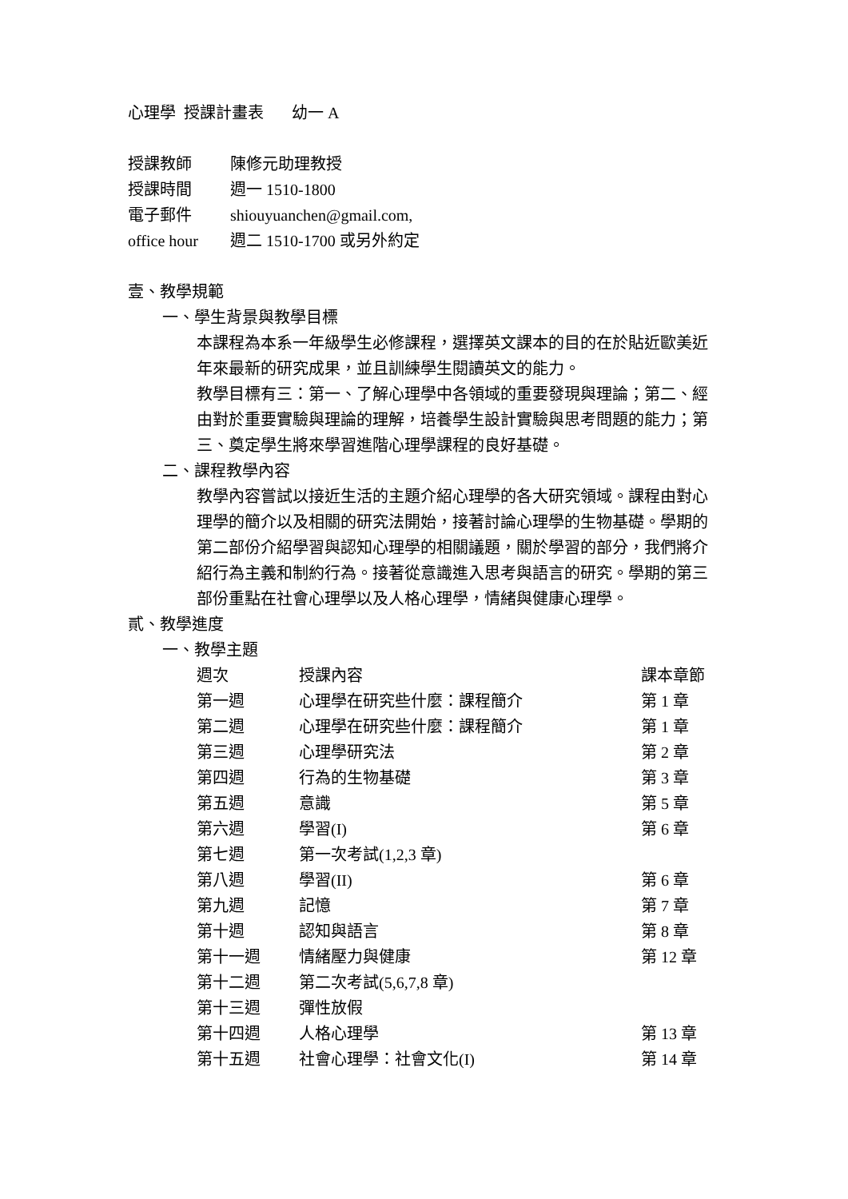心理學 授課計畫表 幼一 A
| 授課教師 | 陳修元助理教授 |
| 授課時間 | 週一 1510-1800 |
| 電子郵件 | shiouyuanchen@gmail.com, |
| office hour | 週二 1510-1700 或另外約定 |
壹、教學規範
一、學生背景與教學目標
本課程為本系一年級學生必修課程，選擇英文課本的目的在於貼近歐美近年來最新的研究成果，並且訓練學生閱讀英文的能力。
教學目標有三：第一、了解心理學中各領域的重要發現與理論；第二、經由對於重要實驗與理論的理解，培養學生設計實驗與思考問題的能力；第三、奠定學生將來學習進階心理學課程的良好基礎。
二、課程教學內容
教學內容嘗試以接近生活的主題介紹心理學的各大研究領域。課程由對心理學的簡介以及相關的研究法開始，接著討論心理學的生物基礎。學期的第二部份介紹學習與認知心理學的相關議題，關於學習的部分，我們將介紹行為主義和制約行為。接著從意識進入思考與語言的研究。學期的第三部份重點在社會心理學以及人格心理學，情緒與健康心理學。
貳、教學進度
一、教學主題
| 週次 | 授課內容 | 課本章節 |
| --- | --- | --- |
| 第一週 | 心理學在研究些什麼：課程簡介 | 第 1 章 |
| 第二週 | 心理學在研究些什麼：課程簡介 | 第 1 章 |
| 第三週 | 心理學研究法 | 第 2 章 |
| 第四週 | 行為的生物基礎 | 第 3 章 |
| 第五週 | 意識 | 第 5 章 |
| 第六週 | 學習(I) | 第 6 章 |
| 第七週 | 第一次考試(1,2,3 章) | |
| 第八週 | 學習(II) | 第 6 章 |
| 第九週 | 記憶 | 第 7 章 |
| 第十週 | 認知與語言 | 第 8 章 |
| 第十一週 | 情緒壓力與健康 | 第 12 章 |
| 第十二週 | 第二次考試(5,6,7,8 章) | |
| 第十三週 | 彈性放假 | |
| 第十四週 | 人格心理學 | 第 13 章 |
| 第十五週 | 社會心理學：社會文化(I) | 第 14 章 |